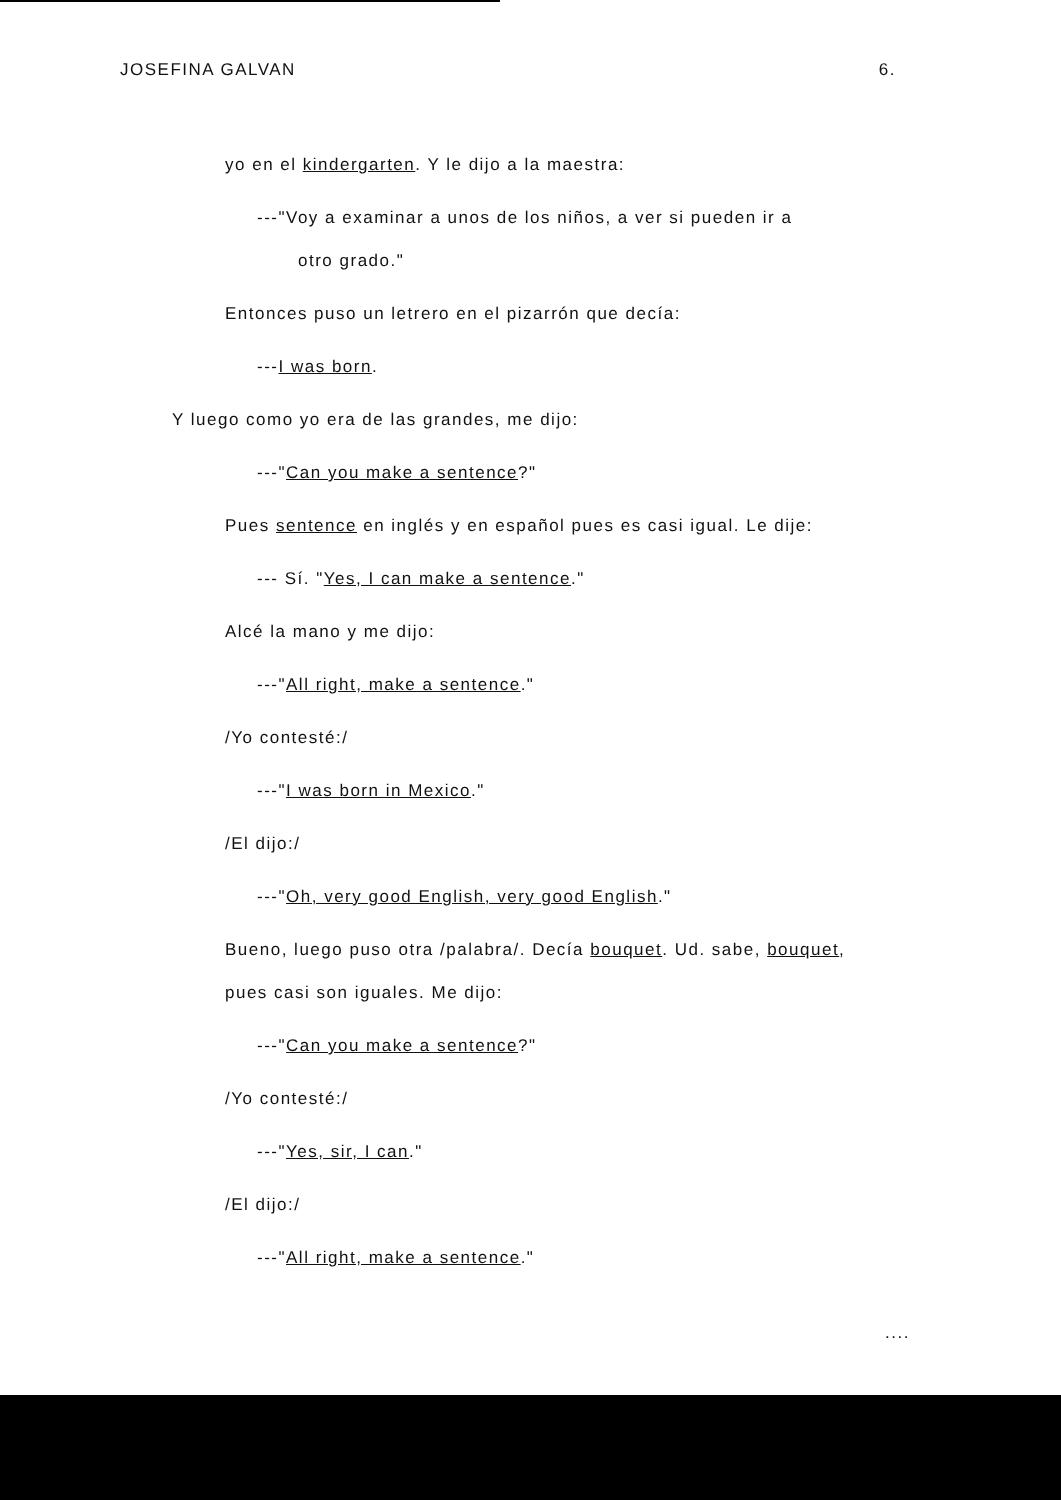JOSEFINA GALVAN 6.
yo en el kindergarten. Y le dijo a la maestra:
---"Voy a examinar a unos de los niños, a ver si pueden ir a
otro grado."
Entonces puso un letrero en el pizarrón que decía:
---I was born.
Y luego como yo era de las grandes, me dijo:
---"Can you make a sentence?"
Pues sentence en inglés y en español pues es casi igual. Le dije:
--- Sí. "Yes, I can make a sentence."
Alcé la mano y me dijo:
---"All right, make a sentence."
/Yo contesté:/
---"I was born in Mexico."
/El dijo:/
---"Oh, very good English, very good English."
Bueno, luego puso otra /palabra/. Decía bouquet. Ud. sabe, bouquet,
pues casi son iguales. Me dijo:
---"Can you make a sentence?"
/Yo contesté:/
---"Yes, sir, I can."
/El dijo:/
---"All right, make a sentence."
....